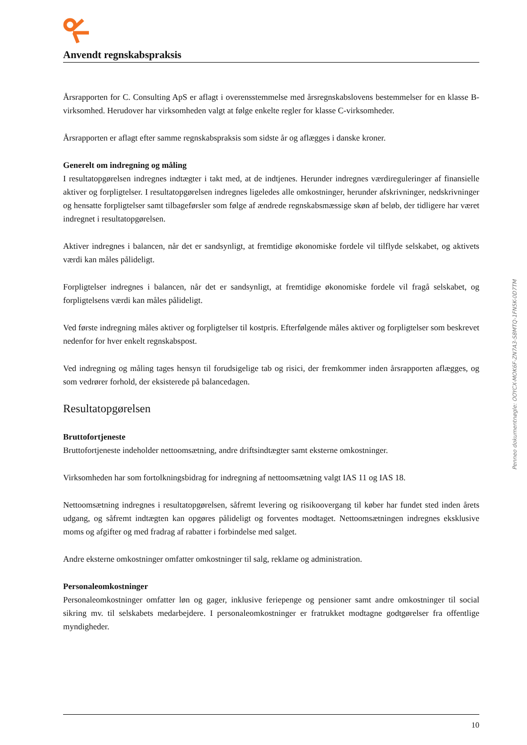Anvendt regnskabspraksis
Årsrapporten for C. Consulting ApS er aflagt i overensstemmelse med årsregnskabslovens bestemmelser for en klasse B-virksomhed. Herudover har virksomheden valgt at følge enkelte regler for klasse C-virksomheder.
Årsrapporten er aflagt efter samme regnskabspraksis som sidste år og aflægges i danske kroner.
Generelt om indregning og måling
I resultatopgørelsen indregnes indtægter i takt med, at de indtjenes. Herunder indregnes værdireguleringer af finansielle aktiver og forpligtelser. I resultatopgørelsen indregnes ligeledes alle omkostninger, herunder afskrivninger, nedskrivninger og hensatte forpligtelser samt tilbageførsler som følge af ændrede regnskabsmæssige skøn af beløb, der tidligere har været indregnet i resultatopgørelsen.
Aktiver indregnes i balancen, når det er sandsynligt, at fremtidige økonomiske fordele vil tilflyde selskabet, og aktivets værdi kan måles pålideligt.
Forpligtelser indregnes i balancen, når det er sandsynligt, at fremtidige økonomiske fordele vil fragå selskabet, og forpligtelsens værdi kan måles pålideligt.
Ved første indregning måles aktiver og forpligtelser til kostpris. Efterfølgende måles aktiver og forpligtelser som beskrevet nedenfor for hver enkelt regnskabspost.
Ved indregning og måling tages hensyn til forudsigelige tab og risici, der fremkommer inden årsrapporten aflægges, og som vedrører forhold, der eksisterede på balancedagen.
Resultatopgørelsen
Bruttofortjeneste
Bruttofortjeneste indeholder nettoomsætning, andre driftsindtægter samt eksterne omkostninger.
Virksomheden har som fortolkningsbidrag for indregning af nettoomsætning valgt IAS 11 og IAS 18.
Nettoomsætning indregnes i resultatopgørelsen, såfremt levering og risikoovergang til køber har fundet sted inden årets udgang, og såfremt indtægten kan opgøres pålideligt og forventes modtaget. Nettoomsætningen indregnes eksklusive moms og afgifter og med fradrag af rabatter i forbindelse med salget.
Andre eksterne omkostninger omfatter omkostninger til salg, reklame og administration.
Personaleomkostninger
Personaleomkostninger omfatter løn og gager, inklusive feriepenge og pensioner samt andre omkostninger til social sikring mv. til selskabets medarbejdere. I personaleomkostninger er fratrukket modtagne godtgørelser fra offentlige myndigheder.
Penneo dokumentnøgle: OOYCX-MOK6F-ZN7A3-S8MTQ-1FN5K-0D7TM
10